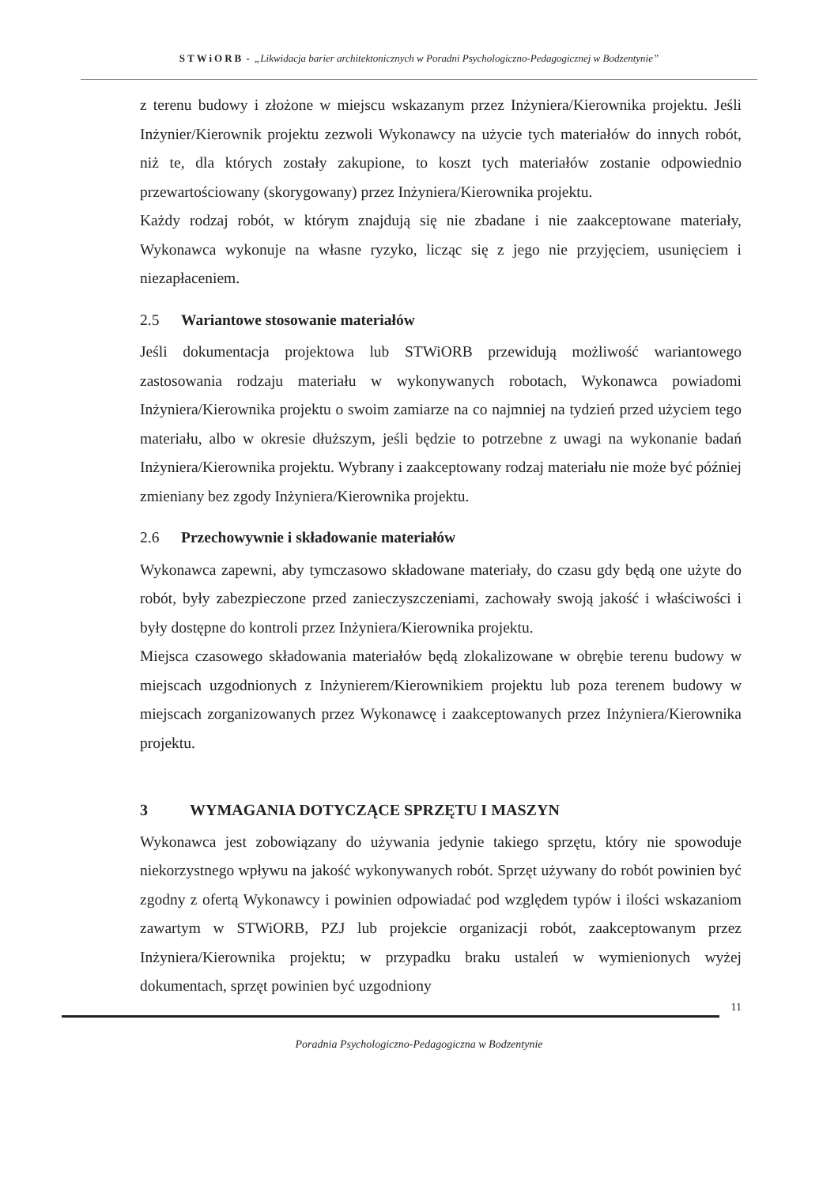STWiORB - „Likwidacja barier architektonicznych w Poradni Psychologiczno-Pedagogicznej w Bodzentynie”
z terenu budowy i złożone w miejscu wskazanym przez Inżyniera/Kierownika projektu. Jeśli Inżynier/Kierownik projektu zezwoli Wykonawcy na użycie tych materiałów do innych robót, niż te, dla których zostały zakupione, to koszt tych materiałów zostanie odpowiednio przewartościowany (skorygowany) przez Inżyniera/Kierownika projektu.
Każdy rodzaj robót, w którym znajdują się nie zbadane i nie zaakceptowane materiały, Wykonawca wykonuje na własne ryzyko, licząc się z jego nie przyjęciem, usunięciem i niezapłaceniem.
2.5 Wariantowe stosowanie materiałów
Jeśli dokumentacja projektowa lub STWiORB przewidują możliwość wariantowego zastosowania rodzaju materiału w wykonywanych robotach, Wykonawca powiadomi Inżyniera/Kierownika projektu o swoim zamiarze na co najmniej na tydzień przed użyciem tego materiału, albo w okresie dłuższym, jeśli będzie to potrzebne z uwagi na wykonanie badań Inżyniera/Kierownika projektu. Wybrany i zaakceptowany rodzaj materiału nie może być później zmieniany bez zgody Inżyniera/Kierownika projektu.
2.6 Przechowywnie i składowanie materiałów
Wykonawca zapewni, aby tymczasowo składowane materiały, do czasu gdy będą one użyte do robót, były zabezpieczone przed zanieczyszczeniami, zachowały swoją jakość i właściwości i były dostępne do kontroli przez Inżyniera/Kierownika projektu.
Miejsca czasowego składowania materiałów będą zlokalizowane w obrębie terenu budowy w miejscach uzgodnionych z Inżynierem/Kierownikiem projektu lub poza terenem budowy w miejscach zorganizowanych przez Wykonawcę i zaakceptowanych przez Inżyniera/Kierownika projektu.
3 WYMAGANIA DOTYCZĄCE SPRZĘTU I MASZYN
Wykonawca jest zobowiązany do używania jedynie takiego sprzętu, który nie spowoduje niekorzystnego wpływu na jakość wykonywanych robót. Sprzęt używany do robót powinien być zgodny z ofertą Wykonawcy i powinien odpowiadać pod względem typów i ilości wskazaniom zawartym w STWiORB, PZJ lub projekcie organizacji robót, zaakceptowanym przez Inżyniera/Kierownika projektu; w przypadku braku ustaleń w wymienionych wyżej dokumentach, sprzęt powinien być uzgodniony
11
Poradnia Psychologiczno-Pedagogiczna w Bodzentynie